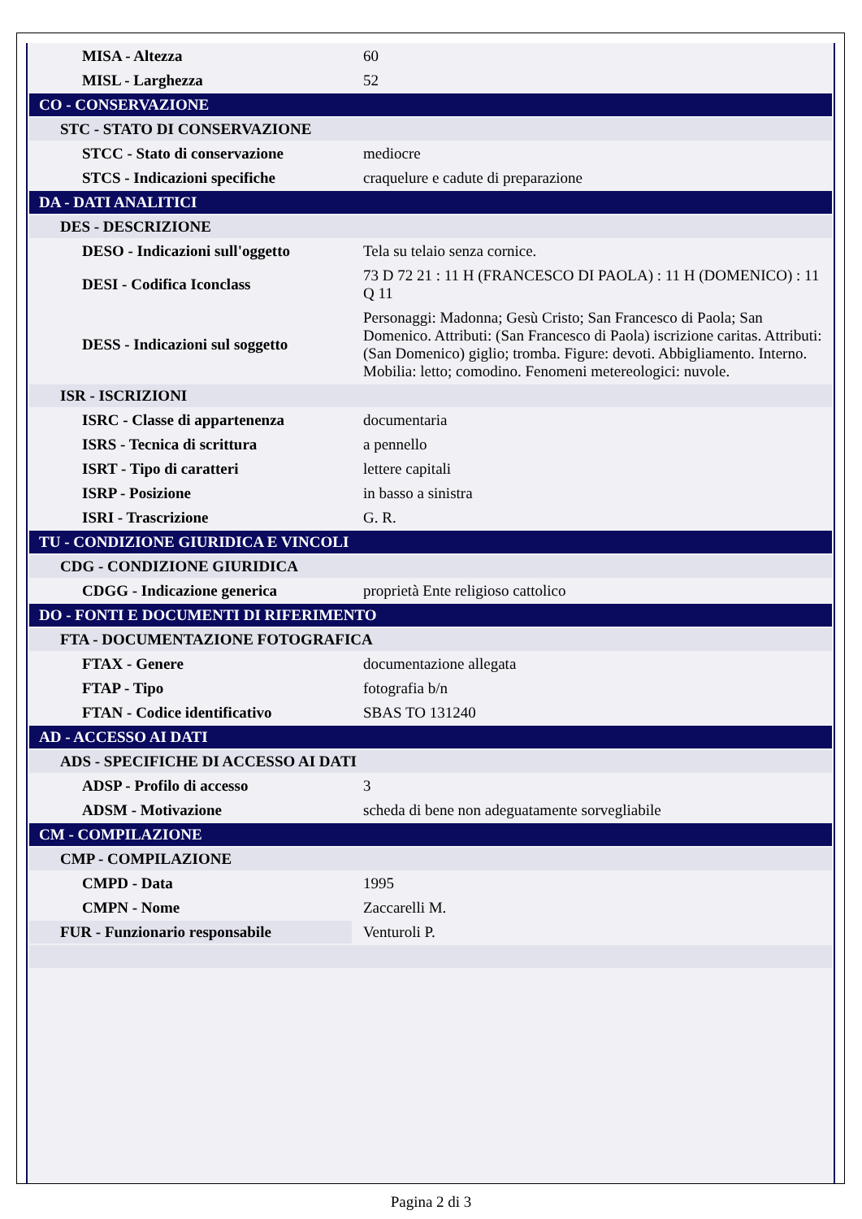| MISA - Altezza | 60 |
| MISL - Larghezza | 52 |
| CO - CONSERVAZIONE | |
| STC - STATO DI CONSERVAZIONE | |
| STCC - Stato di conservazione | mediocre |
| STCS - Indicazioni specifiche | craquelure e cadute di preparazione |
| DA - DATI ANALITICI | |
| DES - DESCRIZIONE | |
| DESO - Indicazioni sull'oggetto | Tela su telaio senza cornice. |
| DESI - Codifica Iconclass | 73 D 72 21 : 11 H (FRANCESCO DI PAOLA) : 11 H (DOMENICO) : 11 Q 11 |
| DESS - Indicazioni sul soggetto | Personaggi: Madonna; Gesù Cristo; San Francesco di Paola; San Domenico. Attributi: (San Francesco di Paola) iscrizione caritas. Attributi: (San Domenico) giglio; tromba. Figure: devoti. Abbigliamento. Interno. Mobilia: letto; comodino. Fenomeni metereologici: nuvole. |
| ISR - ISCRIZIONI | |
| ISRC - Classe di appartenenza | documentaria |
| ISRS - Tecnica di scrittura | a pennello |
| ISRT - Tipo di caratteri | lettere capitali |
| ISRP - Posizione | in basso a sinistra |
| ISRI - Trascrizione | G. R. |
| TU - CONDIZIONE GIURIDICA E VINCOLI | |
| CDG - CONDIZIONE GIURIDICA | |
| CDGG - Indicazione generica | proprietà Ente religioso cattolico |
| DO - FONTI E DOCUMENTI DI RIFERIMENTO | |
| FTA - DOCUMENTAZIONE FOTOGRAFICA | |
| FTAX - Genere | documentazione allegata |
| FTAP - Tipo | fotografia b/n |
| FTAN - Codice identificativo | SBAS TO 131240 |
| AD - ACCESSO AI DATI | |
| ADS - SPECIFICHE DI ACCESSO AI DATI | |
| ADSP - Profilo di accesso | 3 |
| ADSM - Motivazione | scheda di bene non adeguatamente sorvegliabile |
| CM - COMPILAZIONE | |
| CMP - COMPILAZIONE | |
| CMPD - Data | 1995 |
| CMPN - Nome | Zaccarelli M. |
| FUR - Funzionario responsabile | Venturoli P. |
Pagina 2 di 3